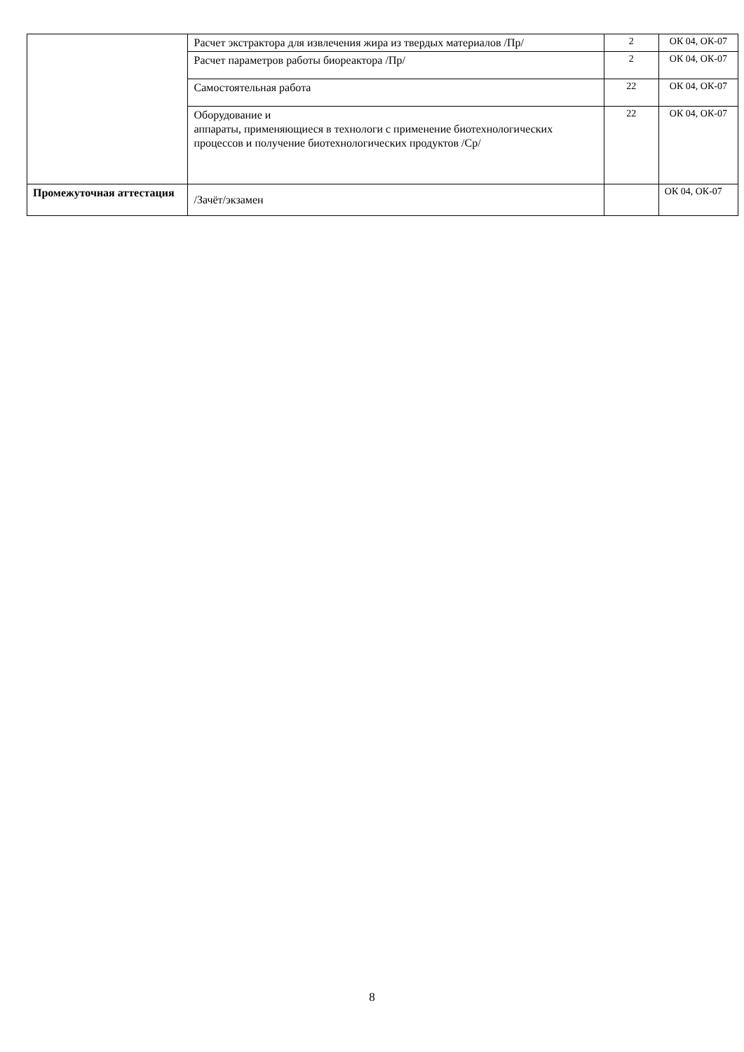| | Расчет экстрактора для извлечения жира из твердых материалов /Пр/ | 2 | ОК 04, ОК-07 |
| | Расчет параметров работы биореактора /Пр/ | 2 | ОК 04, ОК-07 |
| | Самостоятельная работа | 22 | ОК 04, ОК-07 |
| | Оборудование и аппараты, применяющиеся в технологи с применение биотехнологических процессов и получение биотехнологических продуктов /Ср/ | 22 | ОК 04, ОК-07 |
| Промежуточная аттестация | /Зачёт/экзамен | | ОК 04, ОК-07 |
8